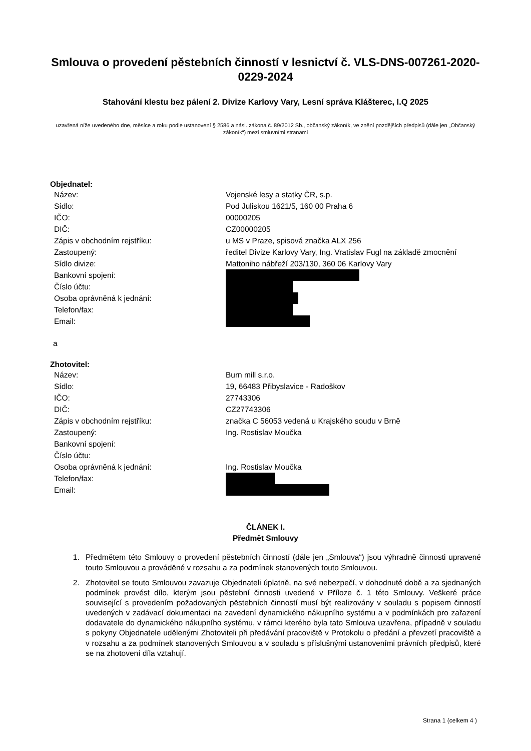Smlouva o provedení pěstebních činností v lesnictví č. VLS-DNS-007261-2020-0229-2024
Stahování klestu bez pálení 2. Divize Karlovy Vary, Lesní správa Klášterec, I.Q 2025
uzavřená níže uvedeného dne, měsíce a roku podle ustanovení § 2586 a násl. zákona č. 89/2012 Sb., občanský zákoník, ve znění pozdějších předpisů (dále jen „Občanský zákoník“) mezi smluvními stranami
Objednatel:
| Název: | Vojenské lesy a statky ČR, s.p. |
| Sídlo: | Pod Juliskou 1621/5, 160 00 Praha 6 |
| IČO: | 00000205 |
| DIČ: | CZ00000205 |
| Zápis v obchodním rejstříku: | u MS v Praze, spisová značka ALX 256 |
| Zastoupený: | ředitel Divize Karlovy Vary, Ing. Vratislav Fugl na základě zmocnění |
| Sídlo divize: | Mattoniho nábřeží 203/130, 360 06 Karlovy Vary |
| Bankovní spojení: | |
| Číslo účtu: | |
| Osoba oprávněná k jednání: | |
| Telefon/fax: | |
| Email: | |
a
Zhotovitel:
| Název: | Burn mill s.r.o. |
| Sídlo: | 19, 66483 Přibyslavice - Radoškov |
| IČO: | 27743306 |
| DIČ: | CZ27743306 |
| Zápis v obchodním rejstříku: | značka C 56053 vedená u Krajského soudu v Brně |
| Zastoupený: | Ing. Rostislav Moučka |
| Bankovní spojení: | |
| Číslo účtu: | |
| Osoba oprávněná k jednání: | Ing. Rostislav Moučka |
| Telefon/fax: | |
| Email: | |
ČLÁNEK I.
Předmět Smlouvy
1. Předmětem této Smlouvy o provedení pěstebních činností (dále jen „Smlouva“) jsou výhradně činnosti upravené touto Smlouvou a prováděné v rozsahu a za podmínek stanovených touto Smlouvou.
2. Zhotovitel se touto Smlouvou zavazuje Objednateli úplatně, na své nebezpečí, v dohodnuté době a za sjednaných podmínek provést dílo, kterým jsou pěstební činnosti uvedené v Příloze č. 1 této Smlouvy. Veškeré práce související s provedením požadovaných pěstebních činností musí být realizovány v souladu s popisem činností uvedených v zadávací dokumentaci na zavedení dynamického nákupního systému a v podmínkách pro zařazení dodavatele do dynamického nákupního systému, v rámci kterého byla tato Smlouva uzavřena, případně v souladu s pokyny Objednatele udělenými Zhotoviteli při předávání pracoviště v Protokolu o předání a převzetí pracoviště a v rozsahu a za podmínek stanovených Smlouvou a v souladu s příslušnými ustanoveními právních předpisů, které se na zhotovení díla vztahují.
Strana 1 (celkem 4 )